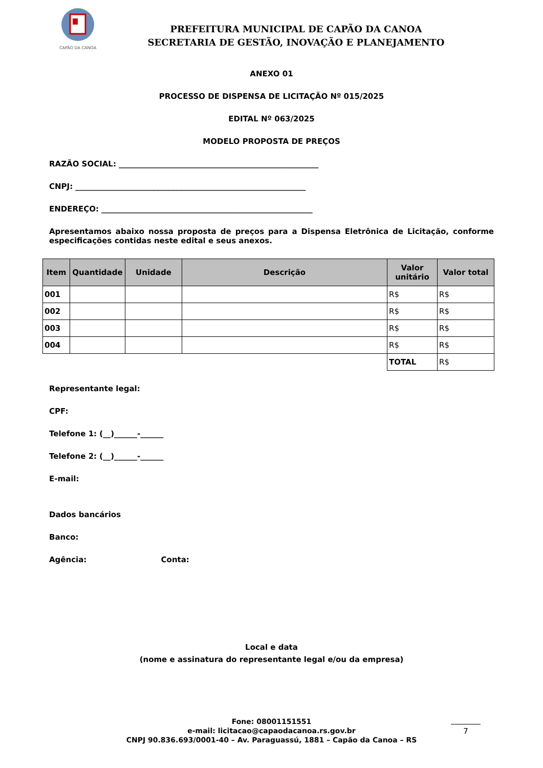CAPÃO DA CANOA
PREFEITURA MUNICIPAL DE CAPÃO DA CANOA
SECRETARIA DE GESTÃO, INOVAÇÃO E PLANEJAMENTO
ANEXO 01
PROCESSO DE DISPENSA DE LICITAÇÃO Nº 015/2025
EDITAL Nº 063/2025
MODELO PROPOSTA DE PREÇOS
RAZÃO SOCIAL: ____________________________________________________
CNPJ: ____________________________________________________________
ENDEREÇO: _______________________________________________________
Apresentamos abaixo nossa proposta de preços para a Dispensa Eletrônica de Licitação, conforme especificações contidas neste edital e seus anexos.
| Item | Quantidade | Unidade | Descrição | Valor unitário | Valor total |
| --- | --- | --- | --- | --- | --- |
| 001 | | | | R$ | R$ |
| 002 | | | | R$ | R$ |
| 003 | | | | R$ | R$ |
| 004 | | | | R$ | R$ |
| | | | | TOTAL | R$ |
Representante legal:
CPF:
Telefone 1: (__)______-______
Telefone 2: (__)______-______
E-mail:
Dados bancários
Banco:
Agência: Conta:
Local e data
(nome e assinatura do representante legal e/ou da empresa)
Fone: 08001151551
e-mail: licitacao@capaodacanoa.rs.gov.br
CNPJ 90.836.693/0001-40 – Av. Paraguassú, 1881 – Capão da Canoa – RS
7